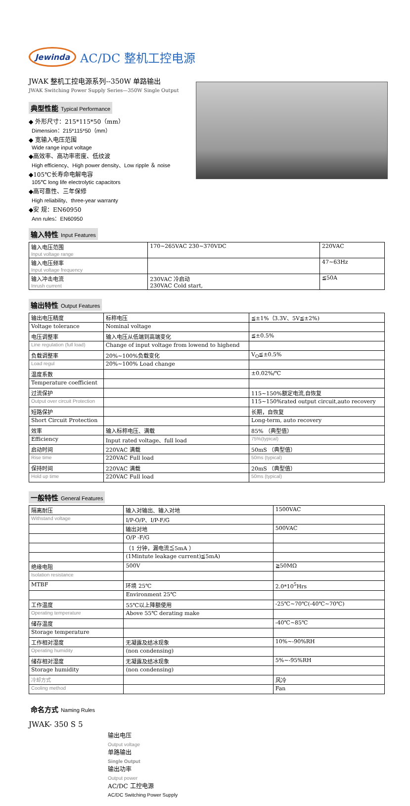Jewinda
AC/DC 整机工控电源
JWAK 整机工控电源系列--350W 单路输出
JWAK Switching Power Supply Series—350W Single Output
典型性能 Typical Performance
◆ 外形尺寸：215*115*50（mm）
Dimension：215*115*50（mm）
◆ 宽输入电压范围
Wide range input voltage
◆高效率、高功率密度、低纹波
High efficiency、High power density、Low ripple ＆ noise
◆105℃长寿命电解电容
105℃ long life electrolytic capacitors
◆高可靠性、三年保修
High reliability、three-year warranty
◆安 规：EN60950
Ann rules：EN60950
输入特性 Input Features
| 输入电压范围 Input voltage range | 170~265VAC 230~370VDC | 220VAC |
| 输入电压频率 Input voltage frequency | | 47~63Hz |
| 输入冲击电流 Inrush current | 230VAC 冷启动 230VAC Cold start, | ≦50A |
输出特性 Output Features
| 输出电压精度 | 标称电压 | ≦±1%（3.3V、5V≦±2%) |
| Voltage tolerance | Nominal voltage | |
| 电压调整率 | 输入电压从低端到高端变化 | ≦±0.5% |
| Line regulation (full load) | Change of input voltage from lowend to highend | |
| 负载调整率 | 20%~100%负载变化 | V<sub>O</sub>≦±0.5% |
| Load regul | 20%~100% Load change | |
| 温度系数 | | ±0.02%/℃ |
| Temperature coefficient | | |
| 过流保护 | | 115~150%额定电流,自恢复 |
| Output over circuit Protection | | 115~150%rated output circuit,auto recovery |
| 短路保护 | | 长期，自恢复 |
| Short Circuit Protection | | Long-term, auto recovery |
| 效率 | 输入标称电压、满载 | 85% （典型值） |
| Efficiency | Input rated voltage、full load | 75%(typical) |
| 启动时间 | 220VAC 满载 | 50mS （典型值） |
| Rise time | 220VAC Full load | 50ms (typical) |
| 保持时间 | 220VAC 满载 | 20mS （典型值） |
| Hold up time | 220VAC Full load | 50ms (typical) |
一般特性 General Features
| 隔离耐压 | 输入对输出、输入对地 | 1500VAC |
| Withstand voltage | I/P-O/P、I/P-F/G | |
| | 输出对地 | 500VAC |
| | O/P -F/G | |
| | （1 分钟，漏电流≦5mA ） | |
| | (1Mintute leakage current)≦5mA) | |
| 绝缘电阻 | 500V | ≧50MΩ |
| Isolation resistance | | |
| MTBF | 环境 25℃ | 2.0*10<sup>5</sup>Hrs |
| | Environment 25℃ | |
| 工作温度 | 55℃以上降额使用 | -25℃~70℃(-40℃~70℃) |
| Operating temperature | Above 55℃ derating make | |
| 储存温度 | | -40℃~85℃ |
| Storage temperature | | |
| 工作相对湿度 | 无凝露及结冰现象 | 10%~-90%RH |
| Operating humidity | (non condensing) | |
| 储存相对湿度 | 无凝露及结冰现象 | 5%~-95%RH |
| Storage humidity | (non condensing) | |
| 冷却方式 | | 风冷 |
| Cooling method | | Fan |
命名方式 Naming Rules
JWAK- 350 S 5
输出电压
Output voltage
单路输出
Single Output
输出功率
Output power
AC/DC 工控电源
AC/DC Switching Power Supply